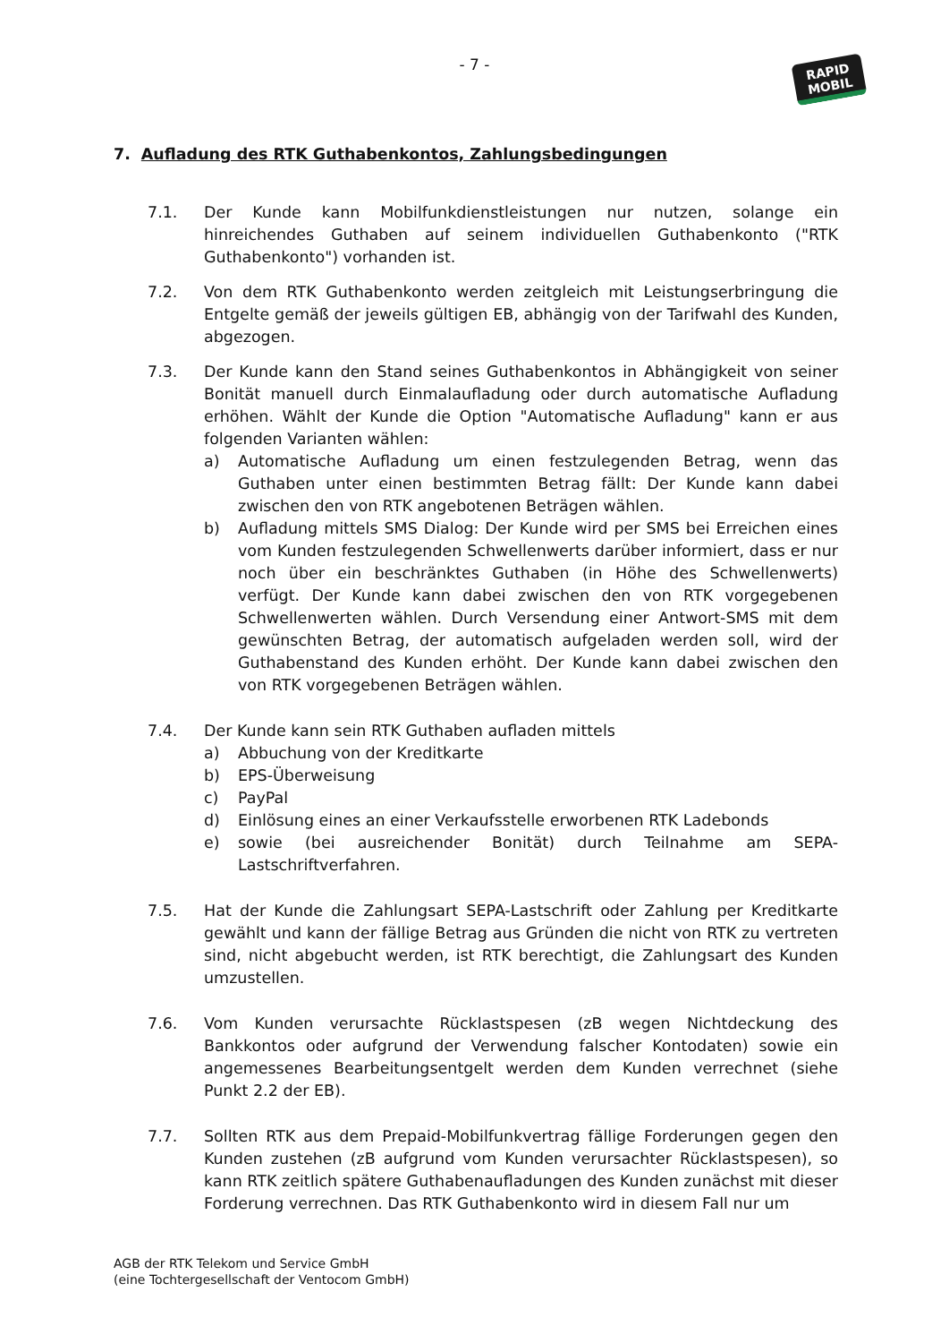- 7 -
RAPID
MOBIL
7. Aufladung des RTK Guthabenkontos, Zahlungsbedingungen
7.1. Der Kunde kann Mobilfunkdienstleistungen nur nutzen, solange ein hinreichendes Guthaben auf seinem individuellen Guthabenkonto ("RTK Guthabenkonto") vorhanden ist.
7.2. Von dem RTK Guthabenkonto werden zeitgleich mit Leistungserbringung die Entgelte gemäß der jeweils gültigen EB, abhängig von der Tarifwahl des Kunden, abgezogen.
7.3. Der Kunde kann den Stand seines Guthabenkontos in Abhängigkeit von seiner Bonität manuell durch Einmalaufladung oder durch automatische Aufladung erhöhen. Wählt der Kunde die Option "Automatische Aufladung" kann er aus folgenden Varianten wählen:
a) Automatische Aufladung um einen festzulegenden Betrag, wenn das Guthaben unter einen bestimmten Betrag fällt: Der Kunde kann dabei zwischen den von RTK angebotenen Beträgen wählen.
b) Aufladung mittels SMS Dialog: Der Kunde wird per SMS bei Erreichen eines vom Kunden festzulegenden Schwellenwerts darüber informiert, dass er nur noch über ein beschränktes Guthaben (in Höhe des Schwellenwerts) verfügt. Der Kunde kann dabei zwischen den von RTK vorgegebenen Schwellenwerten wählen. Durch Versendung einer Antwort-SMS mit dem gewünschten Betrag, der automatisch aufgeladen werden soll, wird der Guthabenstand des Kunden erhöht. Der Kunde kann dabei zwischen den von RTK vorgegebenen Beträgen wählen.
7.4. Der Kunde kann sein RTK Guthaben aufladen mittels
a) Abbuchung von der Kreditkarte
b) EPS-Überweisung
c) PayPal
d) Einlösung eines an einer Verkaufsstelle erworbenen RTK Ladebonds
e) sowie (bei ausreichender Bonität) durch Teilnahme am SEPA-Lastschriftverfahren.
7.5. Hat der Kunde die Zahlungsart SEPA-Lastschrift oder Zahlung per Kreditkarte gewählt und kann der fällige Betrag aus Gründen die nicht von RTK zu vertreten sind, nicht abgebucht werden, ist RTK berechtigt, die Zahlungsart des Kunden umzustellen.
7.6. Vom Kunden verursachte Rücklastspesen (zB wegen Nichtdeckung des Bankkontos oder aufgrund der Verwendung falscher Kontodaten) sowie ein angemessenes Bearbeitungsentgelt werden dem Kunden verrechnet (siehe Punkt 2.2 der EB).
7.7. Sollten RTK aus dem Prepaid-Mobilfunkvertrag fällige Forderungen gegen den Kunden zustehen (zB aufgrund vom Kunden verursachter Rücklastspesen), so kann RTK zeitlich spätere Guthabenaufladungen des Kunden zunächst mit dieser Forderung verrechnen. Das RTK Guthabenkonto wird in diesem Fall nur um
AGB der RTK Telekom und Service GmbH
(eine Tochtergesellschaft der Ventocom GmbH)